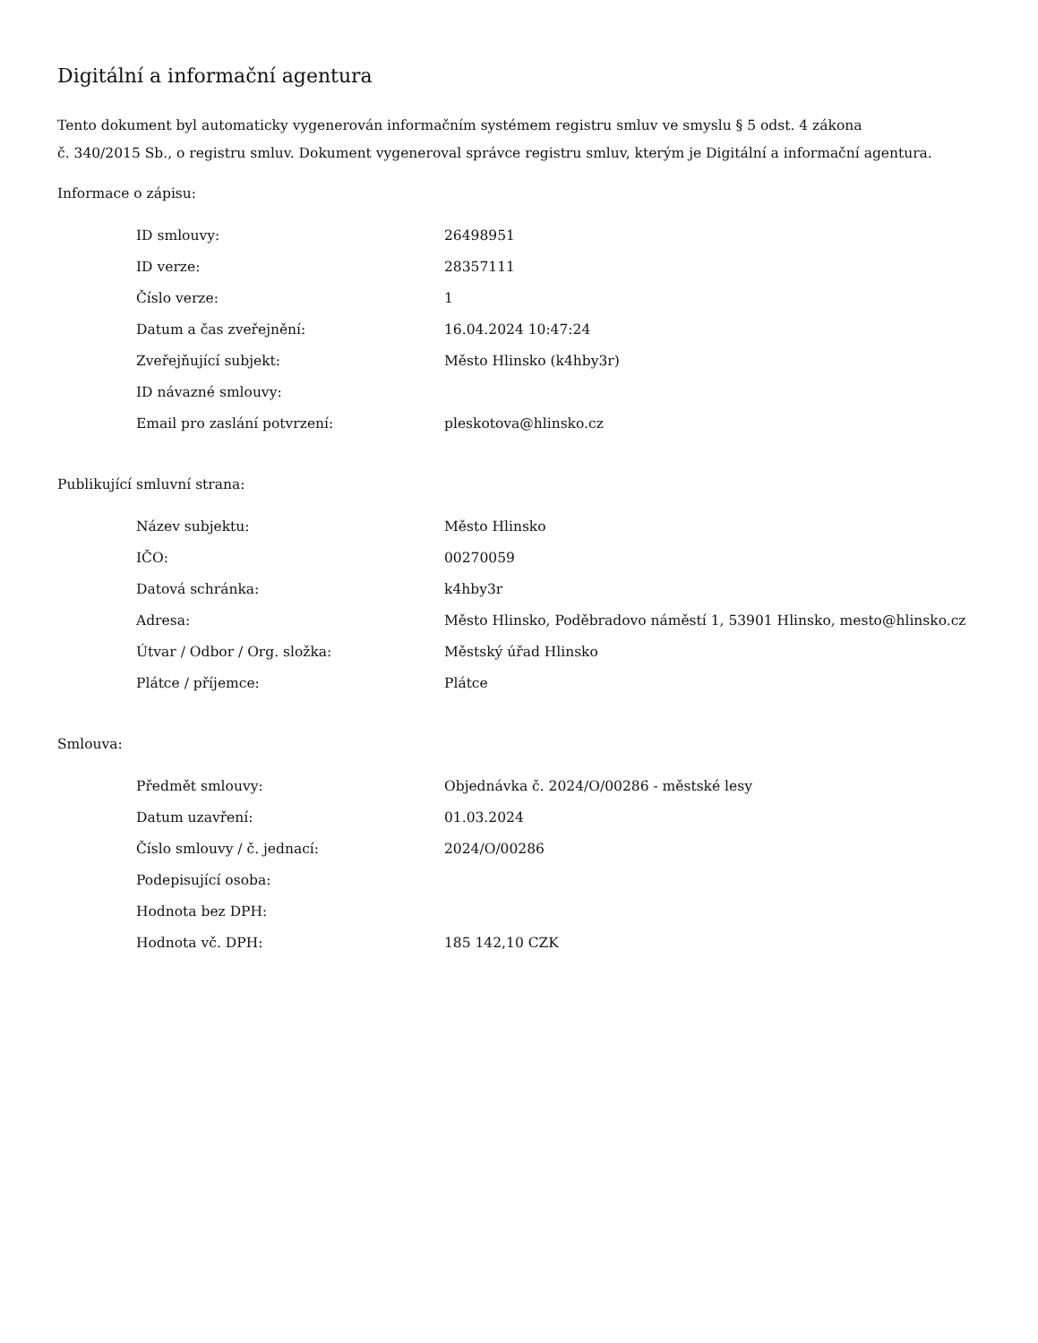Digitální a informační agentura
Tento dokument byl automaticky vygenerován informačním systémem registru smluv ve smyslu § 5 odst. 4 zákona
č. 340/2015 Sb., o registru smluv. Dokument vygeneroval správce registru smluv, kterým je Digitální a informační agentura.
Informace o zápisu:
| ID smlouvy: | 26498951 |
| ID verze: | 28357111 |
| Číslo verze: | 1 |
| Datum a čas zveřejnění: | 16.04.2024 10:47:24 |
| Zveřejňující subjekt: | Město Hlinsko (k4hby3r) |
| ID návazné smlouvy: | |
| Email pro zaslání potvrzení: | pleskotova@hlinsko.cz |
Publikující smluvní strana:
| Název subjektu: | Město Hlinsko |
| IČO: | 00270059 |
| Datová schránka: | k4hby3r |
| Adresa: | Město Hlinsko, Poděbradovo náměstí 1, 53901 Hlinsko, mesto@hlinsko.cz |
| Útvar / Odbor / Org. složka: | Městský úřad Hlinsko |
| Plátce / příjemce: | Plátce |
Smlouva:
| Předmět smlouvy: | Objednávka č. 2024/O/00286 - městské lesy |
| Datum uzavření: | 01.03.2024 |
| Číslo smlouvy / č. jednací: | 2024/O/00286 |
| Podepisující osoba: | |
| Hodnota bez DPH: | |
| Hodnota vč. DPH: | 185 142,10 CZK |